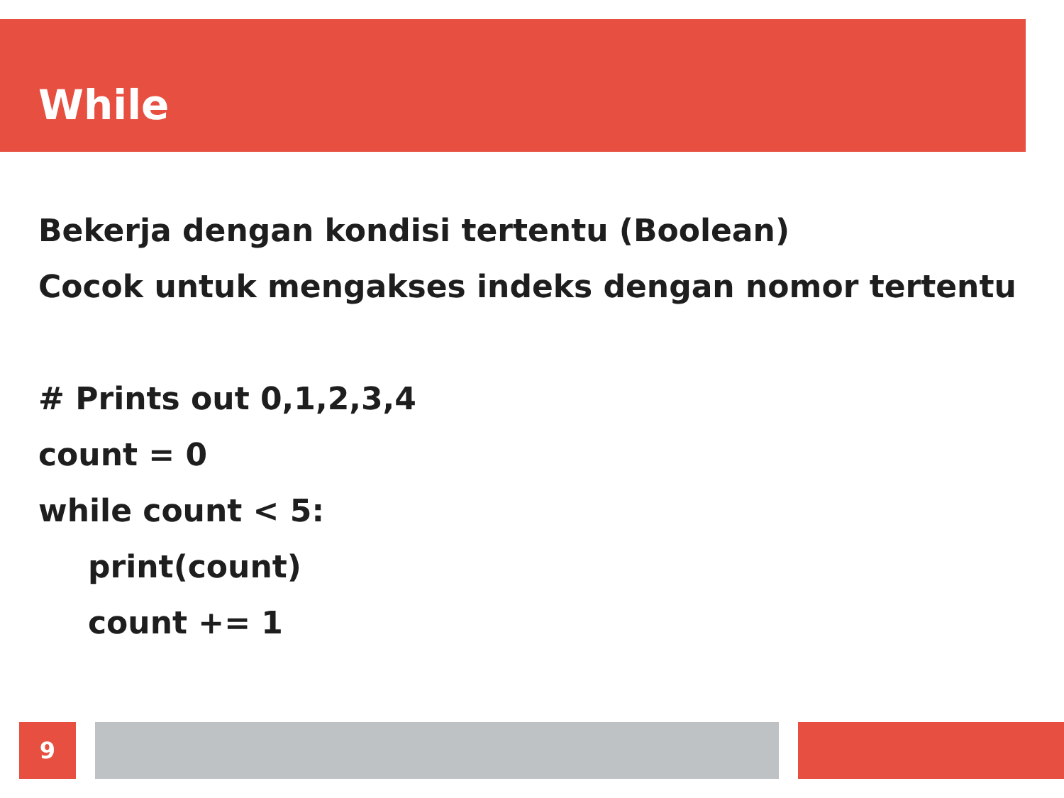While
Bekerja dengan kondisi tertentu (Boolean)
Cocok untuk mengakses indeks dengan nomor tertentu
# Prints out 0,1,2,3,4
count = 0
while count < 5:
print(count)
count += 1
9